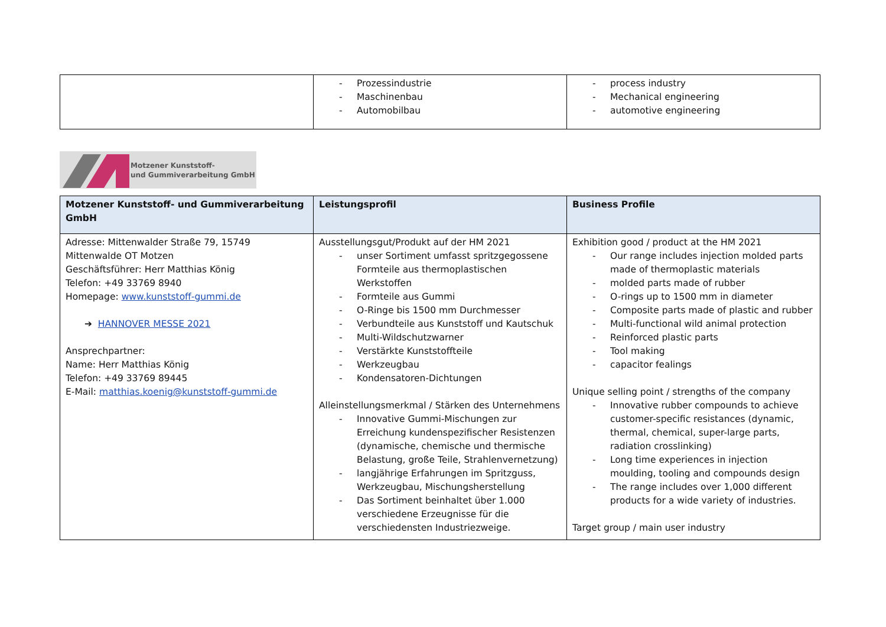| | - Prozessindustrie - Maschinenbau - Automobilbau | - process industry - Mechanical engineering - automotive engineering |
Motzener Kunststoff-
und Gummiverarbeitung GmbH
| Motzener Kunststoff- und Gummiverarbeitung GmbH | Leistungsprofil | Business Profile |
| --- | --- | --- |
| Adresse: Mittenwalder Straße 79, 15749 Mittenwalde OT Motzen Geschäftsführer: Herr Matthias König Telefon: +49 33769 8940 Homepage: www.kunststoff-gummi.de ➔ HANNOVER MESSE 2021 Ansprechpartner: Name: Herr Matthias König Telefon: +49 33769 89445 E-Mail: matthias.koenig@kunststoff-gummi.de | Ausstellungsgut/Produkt auf der HM 2021 - unser Sortiment umfasst spritzgegossene Formteile aus thermoplastischen Werkstoffen - Formteile aus Gummi - O-Ringe bis 1500 mm Durchmesser - Verbundteile aus Kunststoff und Kautschuk - Multi-Wildschutzwarner - Verstärkte Kunststoffteile - Werkzeugbau - Kondensatoren-Dichtungen Alleinstellungsmerkmal / Stärken des Unternehmens - Innovative Gummi-Mischungen zur Erreichung kundenspezifischer Resistenzen (dynamische, chemische und thermische Belastung, große Teile, Strahlenvernetzung) - langjährige Erfahrungen im Spritzguss, Werkzeugbau, Mischungsherstellung - Das Sortiment beinhaltet über 1.000 verschiedene Erzeugnisse für die verschiedensten Industriezweige. | Exhibition good / product at the HM 2021 - Our range includes injection molded parts made of thermoplastic materials - molded parts made of rubber - O-rings up to 1500 mm in diameter - Composite parts made of plastic and rubber - Multi-functional wild animal protection - Reinforced plastic parts - Tool making - capacitor fealings Unique selling point / strengths of the company - Innovative rubber compounds to achieve customer-specific resistances (dynamic, thermal, chemical, super-large parts, radiation crosslinking) - Long time experiences in injection moulding, tooling and compounds design - The range includes over 1,000 different products for a wide variety of industries. Target group / main user industry |